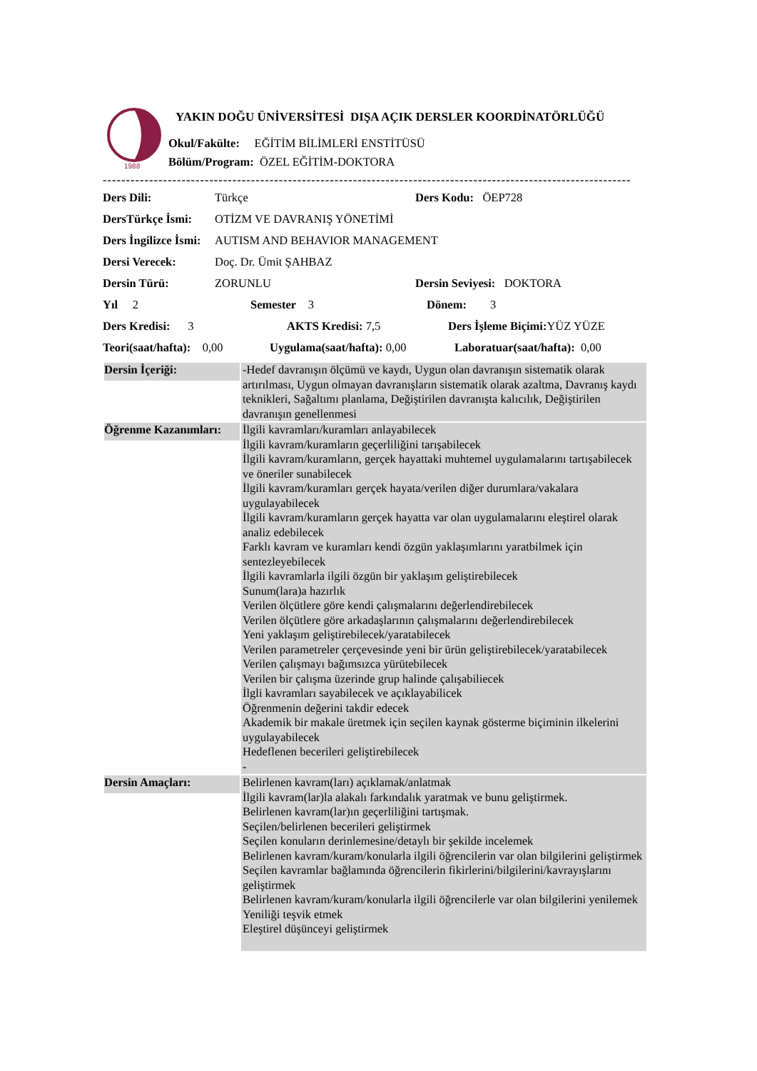1988
YAKIN DOĞU ÜNİVERSİTESİ DIŞA AÇIK DERSLER KOORDİNATÖRLÜĞÜ
Okul/Fakülte: EĞİTİM BİLİMLERİ ENSTİTÜSÜ
Bölüm/Program: ÖZEL EĞİTİM-DOKTORA
------------------------------------------------------------------------------------------------------------------
Ders Dili: Türkçe Ders Kodu: ÖEP728
DersTürkçe İsmi: OTİZM VE DAVRANIŞ YÖNETİMİ
Ders İngilizce İsmi: AUTISM AND BEHAVIOR MANAGEMENT
Dersi Verecek: Doç. Dr. Ümit ŞAHBAZ
Dersin Türü: ZORUNLU Dersin Seviyesi: DOKTORA
Yıl 2 Semester 3 Dönem: 3
Ders Kredisi: 3 AKTS Kredisi: 7,5 Ders İşleme Biçimi: YÜZ YÜZE
Teori(saat/hafta): 0,00 Uygulama(saat/hafta): 0,00 Laboratuar(saat/hafta): 0,00
| Dersin İçeriği: | -Hedef davranışın ölçümü ve kaydı, Uygun olan davranışın sistematik olarak artırılması, Uygun olmayan davranışların sistematik olarak azaltma, Davranış kaydı teknikleri, Sağaltımı planlama, Değiştirilen davranışta kalıcılık, Değiştirilen davranışın genellenmesi |
| Öğrenme Kazanımları: | İlgili kavramları/kuramları anlayabilecek İlgili kavram/kuramların geçerliliğini tarışabilecek İlgili kavram/kuramların, gerçek hayattaki muhtemel uygulamalarını tartışabilecek ve öneriler sunabilecek İlgili kavram/kuramları gerçek hayata/verilen diğer durumlara/vakalara uygulayabilecek İlgili kavram/kuramların gerçek hayatta var olan uygulamalarını eleştirel olarak analiz edebilecek Farklı kavram ve kuramları kendi özgün yaklaşımlarını yaratbilmek için sentezleyebilecek İlgili kavramlarla ilgili özgün bir yaklaşım geliştirebilecek Sunum(lara)a hazırlık Verilen ölçütlere göre kendi çalışmalarını değerlendirebilecek Verilen ölçütlere göre arkadaşlarının çalışmalarını değerlendirebilecek Yeni yaklaşım geliştirebilecek/yaratabilecek Verilen parametreler çerçevesinde yeni bir ürün geliştirebilecek/yaratabilecek Verilen çalışmayı bağımsızca yürütebilecek Verilen bir çalışma üzerinde grup halinde çalışabiliecek İlgli kavramları sayabilecek ve açıklayabilicek Öğrenmenin değerini takdir edecek Akademik bir makale üretmek için seçilen kaynak gösterme biçiminin ilkelerini uygulayabilecek Hedeflenen becerileri geliştirebilecek - |
| Dersin Amaçları: | Belirlenen kavram(ları) açıklamak/anlatmak İlgili kavram(lar)la alakalı farkındalık yaratmak ve bunu geliştirmek. Belirlenen kavram(lar)ın geçerliliğini tartışmak. Seçilen/belirlenen becerileri geliştirmek Seçilen konuların derinlemesine/detaylı bir şekilde incelemek Belirlenen kavram/kuram/konularla ilgili öğrencilerin var olan bilgilerini geliştirmek Seçilen kavramlar bağlamında öğrencilerin fikirlerini/bilgilerini/kavrayışlarını geliştirmek Belirlenen kavram/kuram/konularla ilgili öğrencilerle var olan bilgilerini yenilemek Yeniliği teşvik etmek Eleştirel düşünceyi geliştirmek |